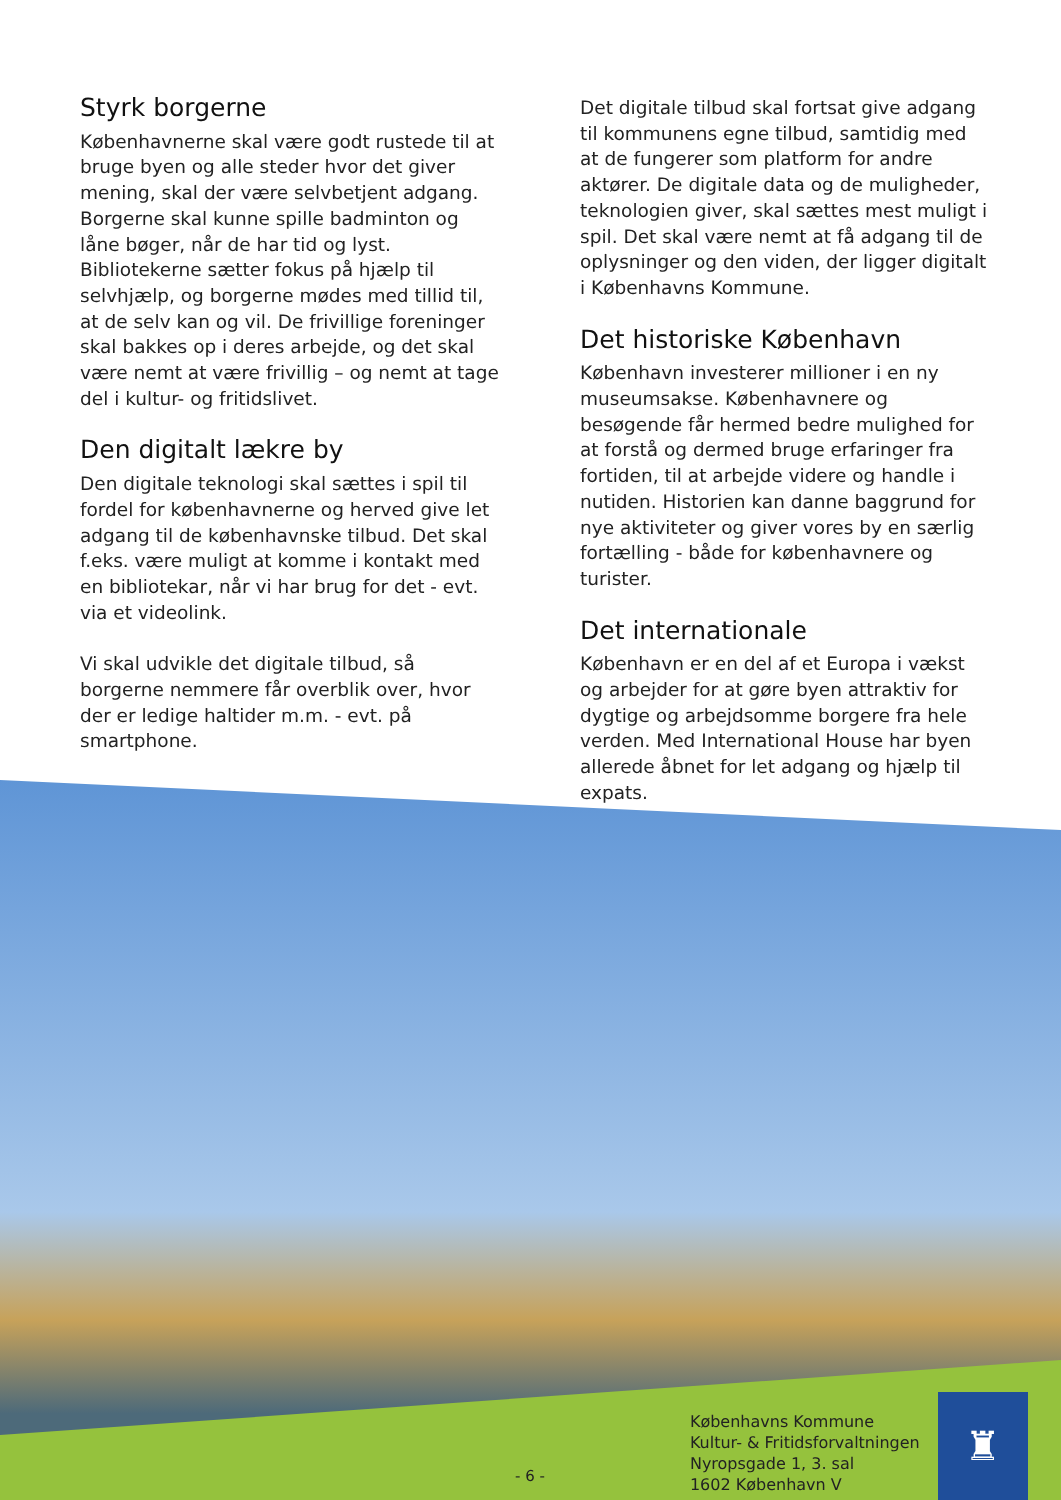Styrk borgerne
Københavnerne skal være godt rustede til at bruge byen og alle steder hvor det giver mening, skal der være selvbetjent adgang. Borgerne skal kunne spille badminton og låne bøger, når de har tid og lyst. Bibliotekerne sætter fokus på hjælp til selvhjælp, og borgerne mødes med tillid til, at de selv kan og vil. De frivillige foreninger skal bakkes op i deres arbejde, og det skal være nemt at være frivillig – og nemt at tage del i kultur- og fritidslivet.
Den digitalt lækre by
Den digitale teknologi skal sættes i spil til fordel for københavnerne og herved give let adgang til de københavnske tilbud. Det skal f.eks. være muligt at komme i kontakt med en bibliotekar, når vi har brug for det - evt. via et videolink.
Vi skal udvikle det digitale tilbud, så borgerne nemmere får overblik over, hvor der er ledige haltider m.m. - evt. på smartphone.
Det digitale tilbud skal fortsat give adgang til kommunens egne tilbud, samtidig med at de fungerer som platform for andre aktører. De digitale data og de muligheder, teknologien giver, skal sættes mest muligt i spil. Det skal være nemt at få adgang til de oplysninger og den viden, der ligger digitalt i Københavns Kommune.
Det historiske København
København investerer millioner i en ny museumsakse. Københavnere og besøgende får hermed bedre mulighed for at forstå og dermed bruge erfaringer fra fortiden, til at arbejde videre og handle i nutiden. Historien kan danne baggrund for nye aktiviteter og giver vores by en særlig fortælling - både for københavnere og turister.
Det internationale
København er en del af et Europa i vækst og arbejder for at gøre byen attraktiv for dygtige og arbejdsomme borgere fra hele verden. Med International House har byen allerede åbnet for let adgang og hjælp til expats.
- 6 -
Københavns Kommune
Kultur- & Fritidsforvaltningen
Nyropsgade 1, 3. sal
1602 København V
♜